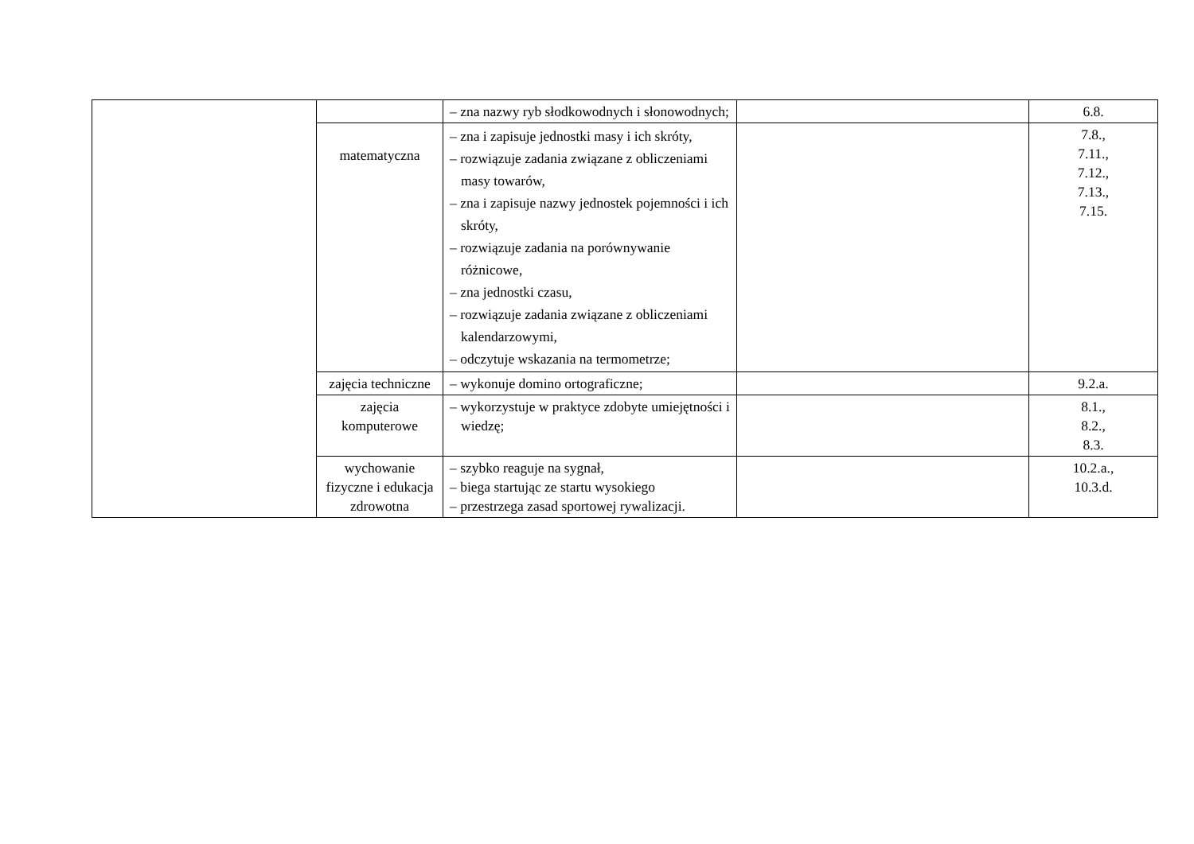| | | – zna nazwy ryb słodkowodnych i słonowodnych; | | 6.8. |
| | matematyczna | – zna i zapisuje jednostki masy i ich skróty, – rozwiązuje zadania związane z obliczeniami masy towarów, – zna i zapisuje nazwy jednostek pojemności i ich skróty, – rozwiązuje zadania na porównywanie różnicowe, – zna jednostki czasu, – rozwiązuje zadania związane z obliczeniami kalendarzowymi, – odczytuje wskazania na termometrze; | | 7.8., 7.11., 7.12., 7.13., 7.15. |
| | zajęcia techniczne | – wykonuje domino ortograficzne; | | 9.2.a. |
| | zajęcia komputerowe | – wykorzystuje w praktyce zdobyte umiejętności i wiedzę; | | 8.1., 8.2., 8.3. |
| | wychowanie fizyczne i edukacja zdrowotna | – szybko reaguje na sygnał, – biega startując ze startu wysokiego – przestrzega zasad sportowej rywalizacji. | | 10.2.a., 10.3.d. |